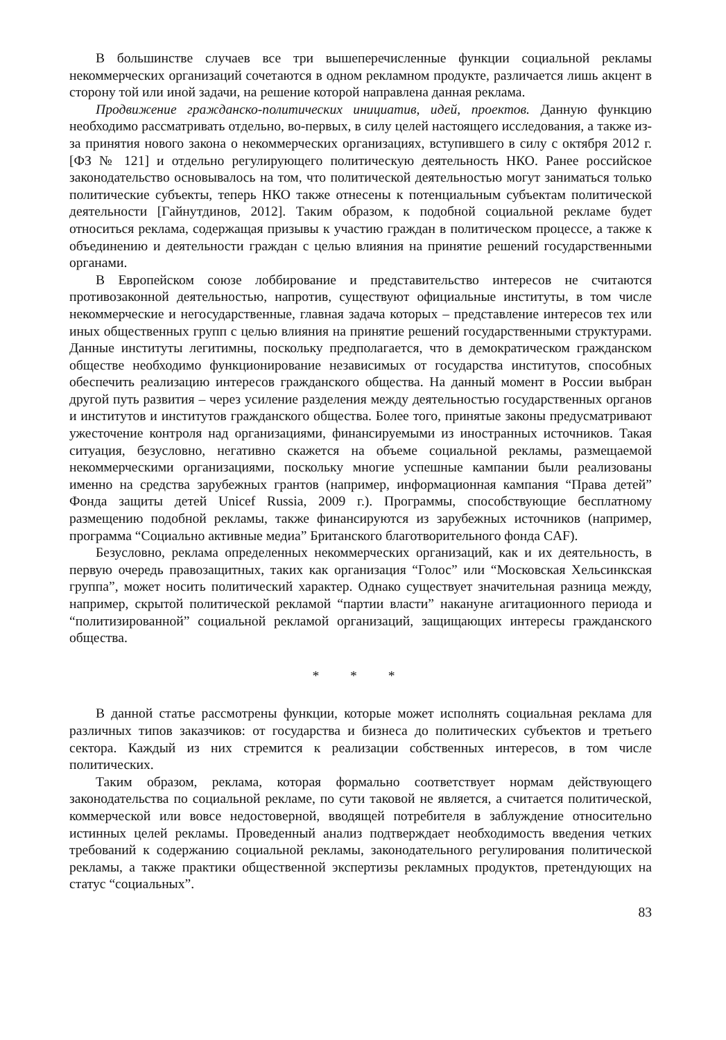В большинстве случаев все три вышеперечисленные функции социальной рекламы некоммерческих организаций сочетаются в одном рекламном продукте, различается лишь акцент в сторону той или иной задачи, на решение которой направлена данная реклама.
Продвижение гражданско-политических инициатив, идей, проектов. Данную функцию необходимо рассматривать отдельно, во-первых, в силу целей настоящего исследования, а также из-за принятия нового закона о некоммерческих организациях, вступившего в силу с октября 2012 г. [ФЗ № 121] и отдельно регулирующего политическую деятельность НКО. Ранее российское законодательство основывалось на том, что политической деятельностью могут заниматься только политические субъекты, теперь НКО также отнесены к потенциальным субъектам политической деятельности [Гайнутдинов, 2012]. Таким образом, к подобной социальной рекламе будет относиться реклама, содержащая призывы к участию граждан в политическом процессе, а также к объединению и деятельности граждан с целью влияния на принятие решений государственными органами.
В Европейском союзе лоббирование и представительство интересов не считаются противозаконной деятельностью, напротив, существуют официальные институты, в том числе некоммерческие и негосударственные, главная задача которых – представление интересов тех или иных общественных групп с целью влияния на принятие решений государственными структурами. Данные институты легитимны, поскольку предполагается, что в демократическом гражданском обществе необходимо функционирование независимых от государства институтов, способных обеспечить реализацию интересов гражданского общества. На данный момент в России выбран другой путь развития – через усиление разделения между деятельностью государственных органов и институтов и институтов гражданского общества. Более того, принятые законы предусматривают ужесточение контроля над организациями, финансируемыми из иностранных источников. Такая ситуация, безусловно, негативно скажется на объеме социальной рекламы, размещаемой некоммерческими организациями, поскольку многие успешные кампании были реализованы именно на средства зарубежных грантов (например, информационная кампания “Права детей” Фонда защиты детей Unicef Russia, 2009 г.). Программы, способствующие бесплатному размещению подобной рекламы, также финансируются из зарубежных источников (например, программа “Социально активные медиа” Британского благотворительного фонда CAF).
Безусловно, реклама определенных некоммерческих организаций, как и их деятельность, в первую очередь правозащитных, таких как организация “Голос” или “Московская Хельсинкская группа”, может носить политический характер. Однако существует значительная разница между, например, скрытой политической рекламой “партии власти” накануне агитационного периода и “политизированной” социальной рекламой организаций, защищающих интересы гражданского общества.
* * *
В данной статье рассмотрены функции, которые может исполнять социальная реклама для различных типов заказчиков: от государства и бизнеса до политических субъектов и третьего сектора. Каждый из них стремится к реализации собственных интересов, в том числе политических.
Таким образом, реклама, которая формально соответствует нормам действующего законодательства по социальной рекламе, по сути таковой не является, а считается политической, коммерческой или вовсе недостоверной, вводящей потребителя в заблуждение относительно истинных целей рекламы. Проведенный анализ подтверждает необходимость введения четких требований к содержанию социальной рекламы, законодательного регулирования политической рекламы, а также практики общественной экспертизы рекламных продуктов, претендующих на статус “социальных”.
83